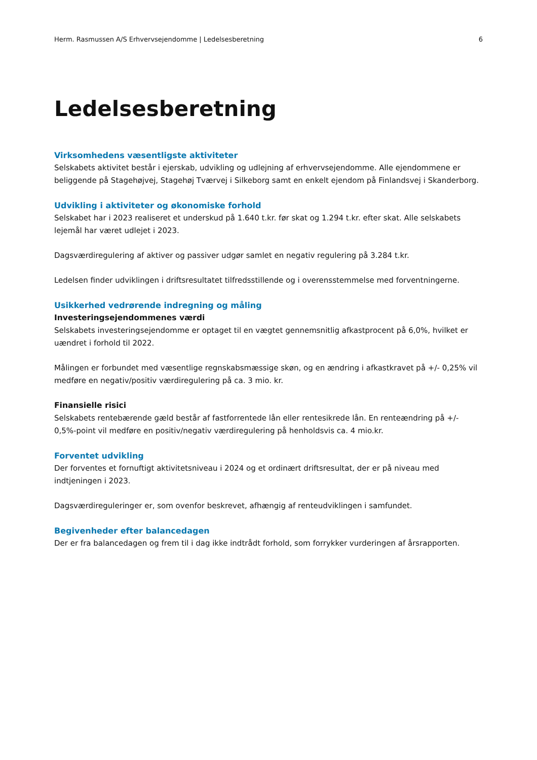Herm. Rasmussen A/S Erhvervsejendomme | Ledelsesberetning 6
Ledelsesberetning
Virksomhedens væsentligste aktiviteter
Selskabets aktivitet består i ejerskab, udvikling og udlejning af erhvervsejendomme. Alle ejendommene er beliggende på Stagehøjvej, Stagehøj Tværvej i Silkeborg samt en enkelt ejendom på Finlandsvej i Skanderborg.
Udvikling i aktiviteter og økonomiske forhold
Selskabet har i 2023 realiseret et underskud på 1.640 t.kr. før skat og 1.294 t.kr. efter skat. Alle selskabets lejemål har været udlejet i 2023.
Dagsværdiregulering af aktiver og passiver udgør samlet en negativ regulering på 3.284 t.kr.
Ledelsen finder udviklingen i driftsresultatet tilfredsstillende og i overensstemmelse med forventningerne.
Usikkerhed vedrørende indregning og måling
Investeringsejendommenes værdi
Selskabets investeringsejendomme er optaget til en vægtet gennemsnitlig afkastprocent på 6,0%, hvilket er uændret i forhold til 2022.
Målingen er forbundet med væsentlige regnskabsmæssige skøn, og en ændring i afkastkravet på +/- 0,25% vil medføre en negativ/positiv værdiregulering på ca. 3 mio. kr.
Finansielle risici
Selskabets rentebærende gæld består af fastforrentede lån eller rentesikrede lån. En renteændring på +/- 0,5%-point vil medføre en positiv/negativ værdiregulering på henholdsvis ca. 4 mio.kr.
Forventet udvikling
Der forventes et fornuftigt aktivitetsniveau i 2024 og et ordinært driftsresultat, der er på niveau med indtjeningen i 2023.
Dagsværdireguleringer er, som ovenfor beskrevet, afhængig af renteudviklingen i samfundet.
Begivenheder efter balancedagen
Der er fra balancedagen og frem til i dag ikke indtrådt forhold, som forrykker vurderingen af årsrapporten.